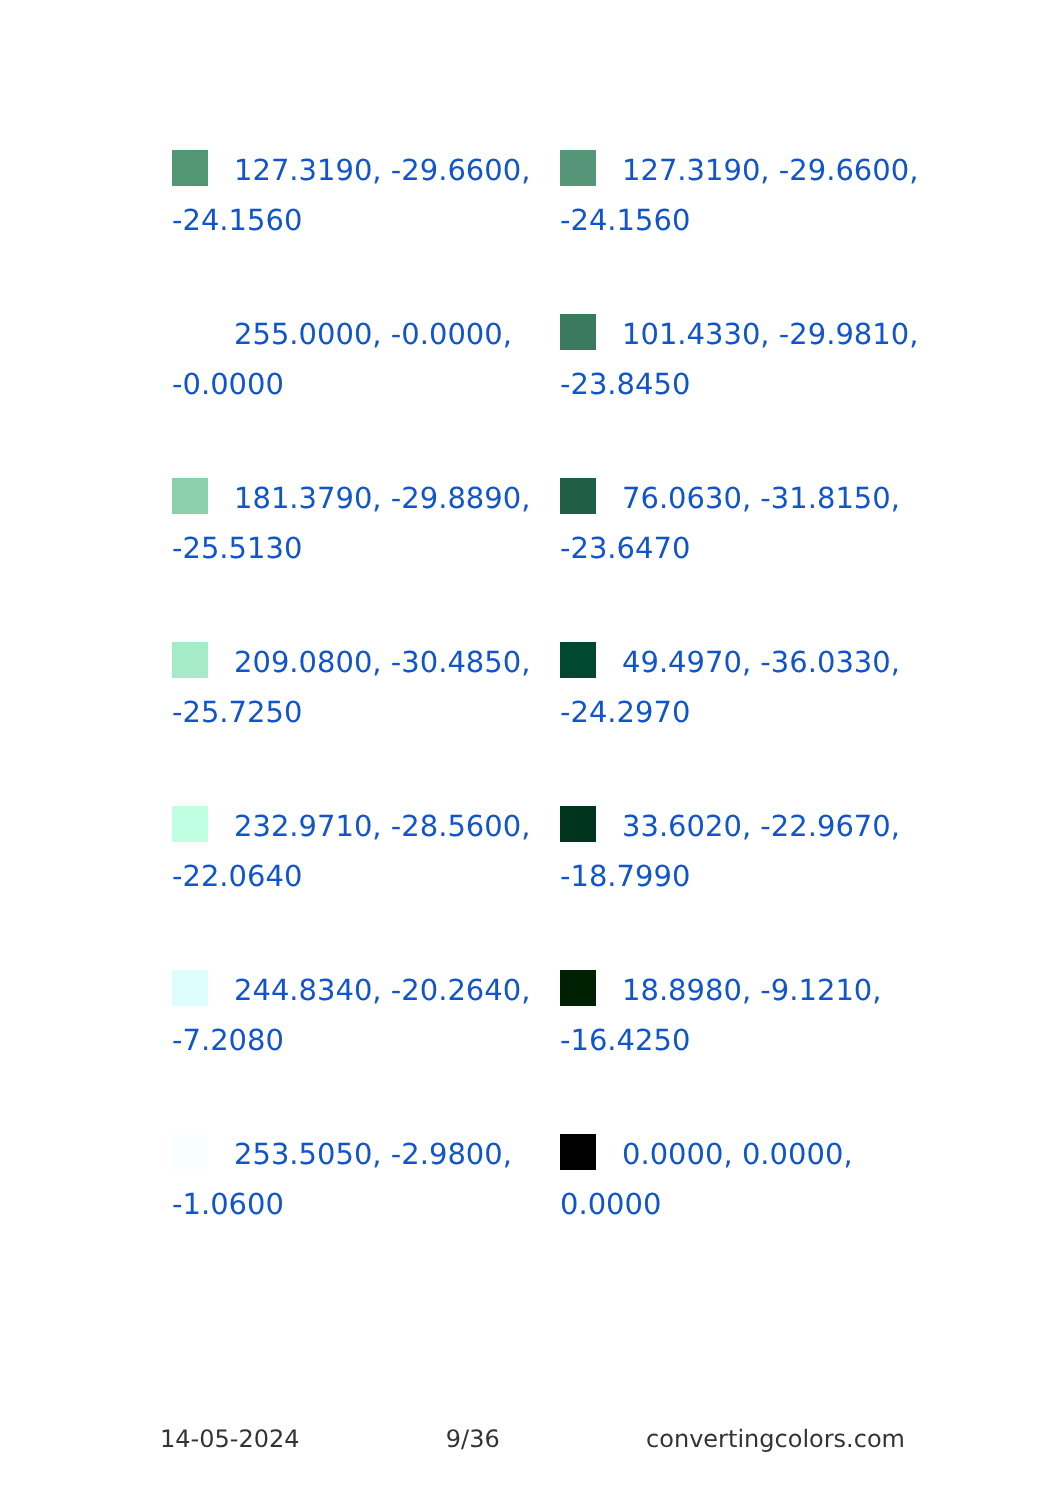127.3190, -29.6600, -24.1560
127.3190, -29.6600, -24.1560
255.0000, -0.0000, -0.0000
101.4330, -29.9810, -23.8450
181.3790, -29.8890, -25.5130
76.0630, -31.8150, -23.6470
209.0800, -30.4850, -25.7250
49.4970, -36.0330, -24.2970
232.9710, -28.5600, -22.0640
33.6020, -22.9670, -18.7990
244.8340, -20.2640, -7.2080
18.8980, -9.1210, -16.4250
253.5050, -2.9800, -1.0600
0.0000, 0.0000, 0.0000
14-05-2024 9/36 convertingcolors.com